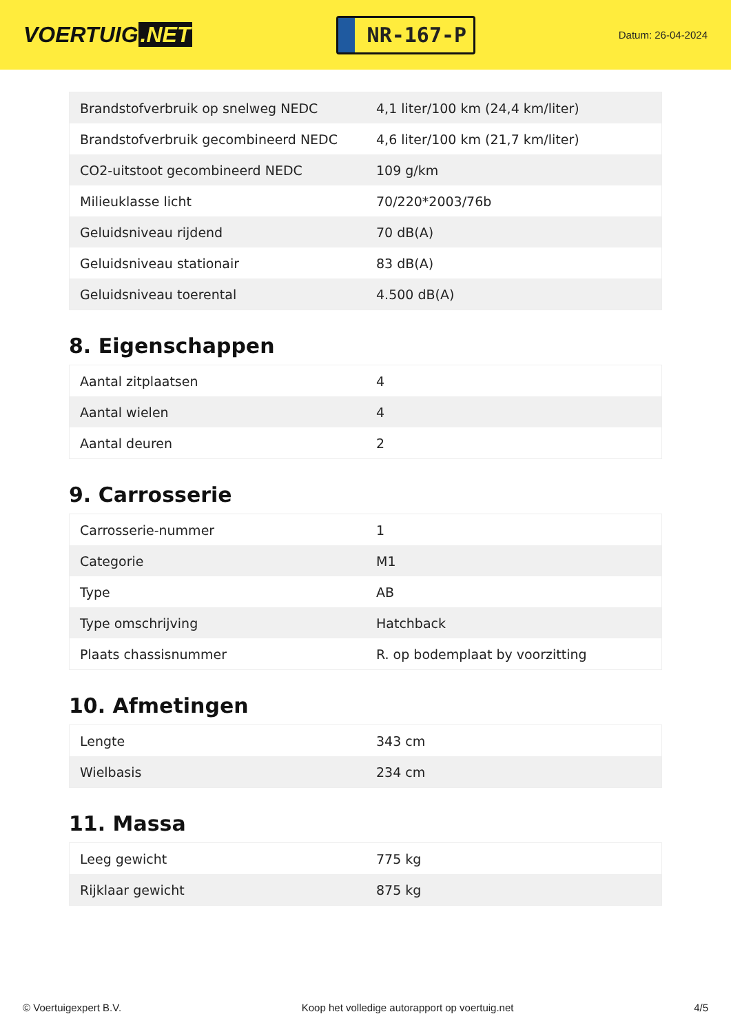VOERTUIG.NET
NR-167-P
Datum: 26-04-2024
| Brandstofverbruik op snelweg NEDC | 4,1 liter/100 km (24,4 km/liter) |
| Brandstofverbruik gecombineerd NEDC | 4,6 liter/100 km (21,7 km/liter) |
| CO2-uitstoot gecombineerd NEDC | 109 g/km |
| Milieuklasse licht | 70/220*2003/76b |
| Geluidsniveau rijdend | 70 dB(A) |
| Geluidsniveau stationair | 83 dB(A) |
| Geluidsniveau toerental | 4.500 dB(A) |
8. Eigenschappen
| Aantal zitplaatsen | 4 |
| Aantal wielen | 4 |
| Aantal deuren | 2 |
9. Carrosserie
| Carrosserie-nummer | 1 |
| Categorie | M1 |
| Type | AB |
| Type omschrijving | Hatchback |
| Plaats chassisnummer | R. op bodemplaat by voorzitting |
10. Afmetingen
| Lengte | 343 cm |
| Wielbasis | 234 cm |
11. Massa
| Leeg gewicht | 775 kg |
| Rijklaar gewicht | 875 kg |
© Voertuigexpert B.V. Koop het volledige autorapport op voertuig.net 4/5